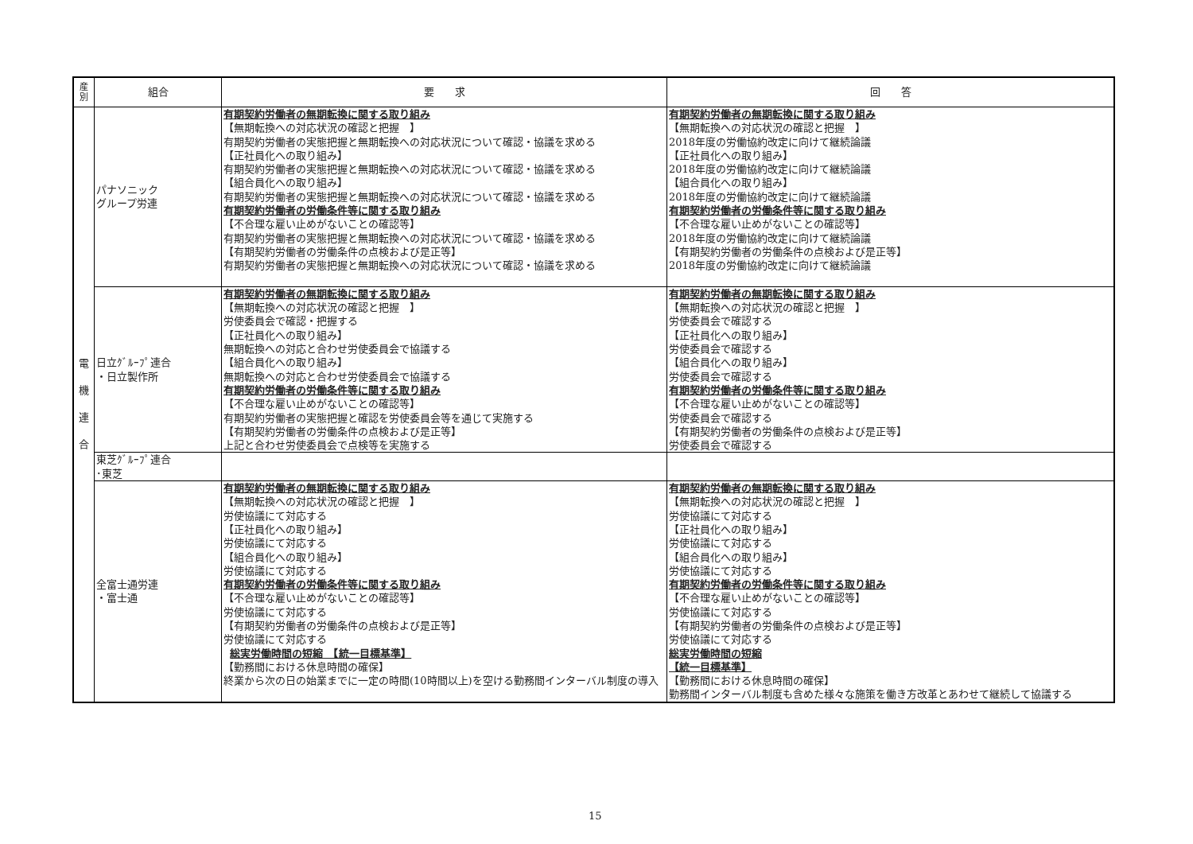| 産 別 | 組合 | 要 求 | 回 答 |
| --- | --- | --- | --- |
| 電 機 連 合 | パナソニック グループ労連 | 有期契約労働者の無期転換に関する取り組み 【無期転換への対応状況の確認と把握 】 有期契約労働者の実態把握と無期転換への対応状況について確認・協議を求める 【正社員化への取り組み】 有期契約労働者の実態把握と無期転換への対応状況について確認・協議を求める 【組合員化への取り組み】 有期契約労働者の実態把握と無期転換への対応状況について確認・協議を求める 有期契約労働者の労働条件等に関する取り組み 【不合理な雇い止めがないことの確認等】 有期契約労働者の実態把握と無期転換への対応状況について確認・協議を求める 【有期契約労働者の労働条件の点検および是正等】 有期契約労働者の実態把握と無期転換への対応状況について確認・協議を求める | 有期契約労働者の無期転換に関する取り組み 【無期転換への対応状況の確認と把握 】 2018年度の労働協約改定に向けて継続論議 【正社員化への取り組み】 2018年度の労働協約改定に向けて継続論議 【組合員化への取り組み】 2018年度の労働協約改定に向けて継続論議 有期契約労働者の労働条件等に関する取り組み 【不合理な雇い止めがないことの確認等】 2018年度の労働協約改定に向けて継続論議 【有期契約労働者の労働条件の点検および是正等】 2018年度の労働協約改定に向けて継続論議 |
| | 日立ｸﾞﾙｰﾌﾟ連合 ・日立製作所 | 有期契約労働者の無期転換に関する取り組み 【無期転換への対応状況の確認と把握 】 労使委員会で確認・把握する 【正社員化への取り組み】 無期転換への対応と合わせ労使委員会で協議する 【組合員化への取り組み】 無期転換への対応と合わせ労使委員会で協議する 有期契約労働者の労働条件等に関する取り組み 【不合理な雇い止めがないことの確認等】 有期契約労働者の実態把握と確認を労使委員会等を通じて実施する 【有期契約労働者の労働条件の点検および是正等】 上記と合わせ労使委員会で点検等を実施する | 有期契約労働者の無期転換に関する取り組み 【無期転換への対応状況の確認と把握 】 労使委員会で確認する 【正社員化への取り組み】 労使委員会で確認する 【組合員化への取り組み】 労使委員会で確認する 有期契約労働者の労働条件等に関する取り組み 【不合理な雇い止めがないことの確認等】 労使委員会で確認する 【有期契約労働者の労働条件の点検および是正等】 労使委員会で確認する |
| | 東芝ｸﾞﾙｰﾌﾟ連合 ･東芝 | | |
| | 全富士通労連 ・富士通 | 有期契約労働者の無期転換に関する取り組み 【無期転換への対応状況の確認と把握 】 労使協議にて対応する 【正社員化への取り組み】 労使協議にて対応する 【組合員化への取り組み】 労使協議にて対応する 有期契約労働者の労働条件等に関する取り組み 【不合理な雇い止めがないことの確認等】 労使協議にて対応する 【有期契約労働者の労働条件の点検および是正等】 労使協議にて対応する 総実労働時間の短縮 【統一目標基準】 【勤務間における休息時間の確保】 終業から次の日の始業までに一定の時間(10時間以上)を空ける勤務間インターバル制度の導入 | 有期契約労働者の無期転換に関する取り組み 【無期転換への対応状況の確認と把握 】 労使協議にて対応する 【正社員化への取り組み】 労使協議にて対応する 【組合員化への取り組み】 労使協議にて対応する 有期契約労働者の労働条件等に関する取り組み 【不合理な雇い止めがないことの確認等】 労使協議にて対応する 【有期契約労働者の労働条件の点検および是正等】 労使協議にて対応する 総実労働時間の短縮 【統一目標基準】 【勤務間における休息時間の確保】 勤務間インターバル制度も含めた様々な施策を働き方改革とあわせて継続して協議する |
15